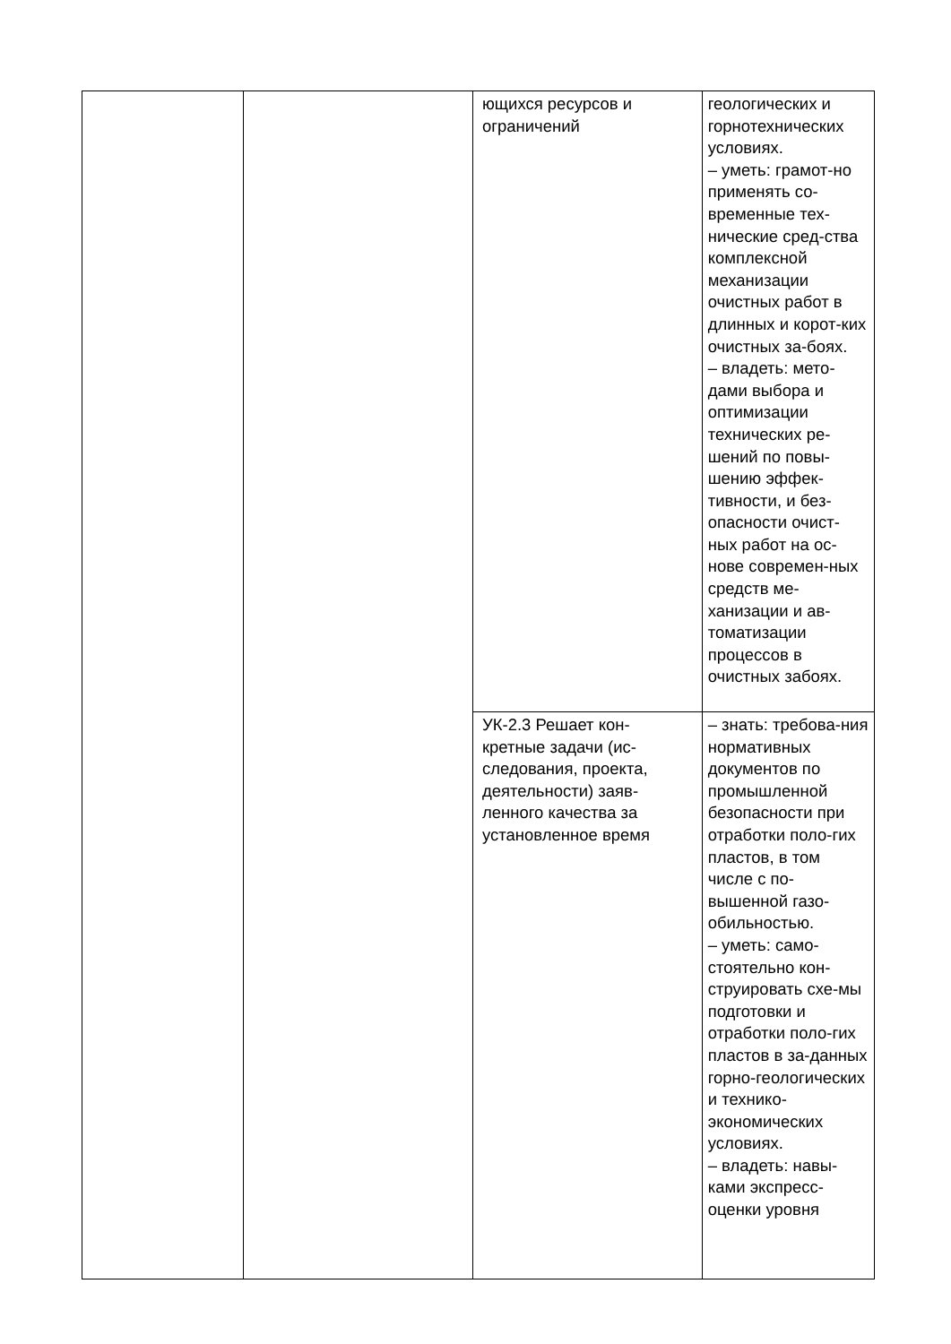| | | ющихся ресурсов и ограничений | геологических и горнотехнических условиях. – уметь: грамот-но применять со-временные тех-нические сред-ства комплексной механизации очистных работ в длинных и корот-ких очистных за-боях. – владеть: мето-дами выбора и оптимизации технических ре-шений по повы-шению эффек-тивности, и без-опасности очист-ных работ на ос-нове современ-ных средств ме-ханизации и ав-томатизации процессов в очистных забоях. |
| | | УК-2.3 Решает кон-кретные задачи (ис-следования, проекта, деятельности) заяв-ленного качества за установленное время | – знать: требова-ния нормативных документов по промышленной безопасности при отработки поло-гих пластов, в том числе с по-вышенной газо-обильностью. – уметь: само-стоятельно кон-струировать схе-мы подготовки и отработки поло-гих пластов в за-данных горно-геологических и технико-экономических условиях. – владеть: навы-ками экспресс-оценки уровня |